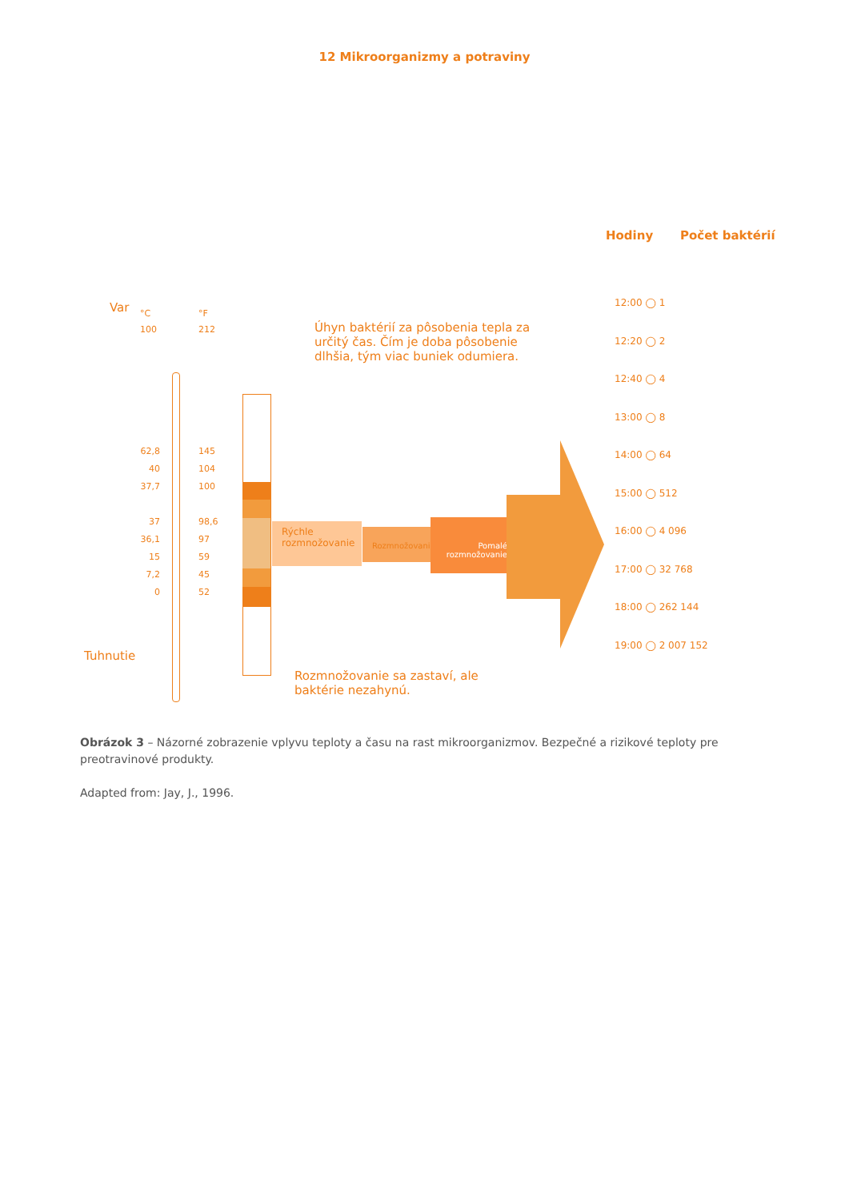12 Mikroorganizmy a potraviny
Rýchle rozmnožovanie
Rozmnožovanie
Pomalé rozmnožovanie
Var
Tuhnutie
°C
100
°F
212
62,8
40
37,7
37
36,1
15
7,2
0
145
104
100
98,6
97
59
45
52
Úhyn baktérií za pôsobenia tepla za určitý čas. Čím je doba pôsobenie dlhšia, tým viac buniek odumiera.
Rozmnožovanie sa zastaví, ale baktérie nezahynú.
Hodiny Počet baktérií
12:00 ◯ 1
12:20 ◯ 2
12:40 ◯ 4
13:00 ◯ 8
14:00 ◯ 64
15:00 ◯ 512
16:00 ◯ 4 096
17:00 ◯ 32 768
18:00 ◯ 262 144
19:00 ◯ 2 007 152
Obrázok 3 – Názorné zobrazenie vplyvu teploty a času na rast mikroorganizmov. Bezpečné a rizikové teploty pre preotravinové produkty.
Adapted from: Jay, J., 1996.